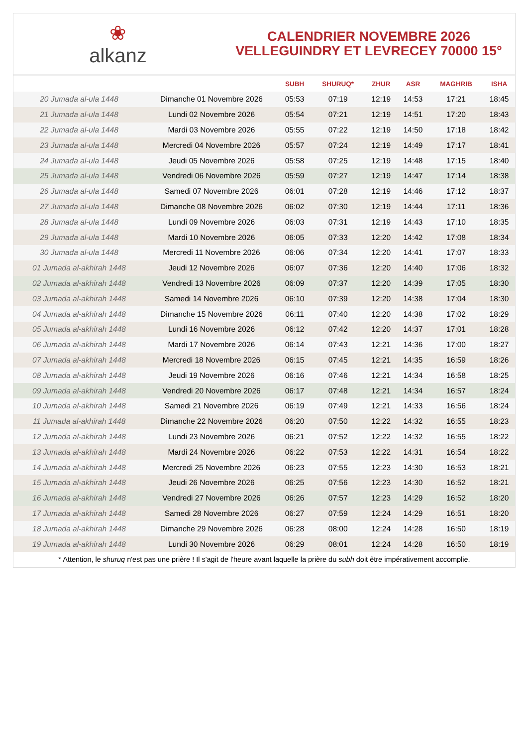❀
alkanz
CALENDRIER NOVEMBRE 2026
VELLEGUINDRY ET LEVRECEY 70000 15°
| | | SUBH | SHURUQ* | ZHUR | ASR | MAGHRIB | ISHA |
| --- | --- | --- | --- | --- | --- | --- | --- |
| 20 Jumada al-ula 1448 | Dimanche 01 Novembre 2026 | 05:53 | 07:19 | 12:19 | 14:53 | 17:21 | 18:45 |
| 21 Jumada al-ula 1448 | Lundi 02 Novembre 2026 | 05:54 | 07:21 | 12:19 | 14:51 | 17:20 | 18:43 |
| 22 Jumada al-ula 1448 | Mardi 03 Novembre 2026 | 05:55 | 07:22 | 12:19 | 14:50 | 17:18 | 18:42 |
| 23 Jumada al-ula 1448 | Mercredi 04 Novembre 2026 | 05:57 | 07:24 | 12:19 | 14:49 | 17:17 | 18:41 |
| 24 Jumada al-ula 1448 | Jeudi 05 Novembre 2026 | 05:58 | 07:25 | 12:19 | 14:48 | 17:15 | 18:40 |
| 25 Jumada al-ula 1448 | Vendredi 06 Novembre 2026 | 05:59 | 07:27 | 12:19 | 14:47 | 17:14 | 18:38 |
| 26 Jumada al-ula 1448 | Samedi 07 Novembre 2026 | 06:01 | 07:28 | 12:19 | 14:46 | 17:12 | 18:37 |
| 27 Jumada al-ula 1448 | Dimanche 08 Novembre 2026 | 06:02 | 07:30 | 12:19 | 14:44 | 17:11 | 18:36 |
| 28 Jumada al-ula 1448 | Lundi 09 Novembre 2026 | 06:03 | 07:31 | 12:19 | 14:43 | 17:10 | 18:35 |
| 29 Jumada al-ula 1448 | Mardi 10 Novembre 2026 | 06:05 | 07:33 | 12:20 | 14:42 | 17:08 | 18:34 |
| 30 Jumada al-ula 1448 | Mercredi 11 Novembre 2026 | 06:06 | 07:34 | 12:20 | 14:41 | 17:07 | 18:33 |
| 01 Jumada al-akhirah 1448 | Jeudi 12 Novembre 2026 | 06:07 | 07:36 | 12:20 | 14:40 | 17:06 | 18:32 |
| 02 Jumada al-akhirah 1448 | Vendredi 13 Novembre 2026 | 06:09 | 07:37 | 12:20 | 14:39 | 17:05 | 18:30 |
| 03 Jumada al-akhirah 1448 | Samedi 14 Novembre 2026 | 06:10 | 07:39 | 12:20 | 14:38 | 17:04 | 18:30 |
| 04 Jumada al-akhirah 1448 | Dimanche 15 Novembre 2026 | 06:11 | 07:40 | 12:20 | 14:38 | 17:02 | 18:29 |
| 05 Jumada al-akhirah 1448 | Lundi 16 Novembre 2026 | 06:12 | 07:42 | 12:20 | 14:37 | 17:01 | 18:28 |
| 06 Jumada al-akhirah 1448 | Mardi 17 Novembre 2026 | 06:14 | 07:43 | 12:21 | 14:36 | 17:00 | 18:27 |
| 07 Jumada al-akhirah 1448 | Mercredi 18 Novembre 2026 | 06:15 | 07:45 | 12:21 | 14:35 | 16:59 | 18:26 |
| 08 Jumada al-akhirah 1448 | Jeudi 19 Novembre 2026 | 06:16 | 07:46 | 12:21 | 14:34 | 16:58 | 18:25 |
| 09 Jumada al-akhirah 1448 | Vendredi 20 Novembre 2026 | 06:17 | 07:48 | 12:21 | 14:34 | 16:57 | 18:24 |
| 10 Jumada al-akhirah 1448 | Samedi 21 Novembre 2026 | 06:19 | 07:49 | 12:21 | 14:33 | 16:56 | 18:24 |
| 11 Jumada al-akhirah 1448 | Dimanche 22 Novembre 2026 | 06:20 | 07:50 | 12:22 | 14:32 | 16:55 | 18:23 |
| 12 Jumada al-akhirah 1448 | Lundi 23 Novembre 2026 | 06:21 | 07:52 | 12:22 | 14:32 | 16:55 | 18:22 |
| 13 Jumada al-akhirah 1448 | Mardi 24 Novembre 2026 | 06:22 | 07:53 | 12:22 | 14:31 | 16:54 | 18:22 |
| 14 Jumada al-akhirah 1448 | Mercredi 25 Novembre 2026 | 06:23 | 07:55 | 12:23 | 14:30 | 16:53 | 18:21 |
| 15 Jumada al-akhirah 1448 | Jeudi 26 Novembre 2026 | 06:25 | 07:56 | 12:23 | 14:30 | 16:52 | 18:21 |
| 16 Jumada al-akhirah 1448 | Vendredi 27 Novembre 2026 | 06:26 | 07:57 | 12:23 | 14:29 | 16:52 | 18:20 |
| 17 Jumada al-akhirah 1448 | Samedi 28 Novembre 2026 | 06:27 | 07:59 | 12:24 | 14:29 | 16:51 | 18:20 |
| 18 Jumada al-akhirah 1448 | Dimanche 29 Novembre 2026 | 06:28 | 08:00 | 12:24 | 14:28 | 16:50 | 18:19 |
| 19 Jumada al-akhirah 1448 | Lundi 30 Novembre 2026 | 06:29 | 08:01 | 12:24 | 14:28 | 16:50 | 18:19 |
* Attention, le shuruq n'est pas une prière ! Il s'agit de l'heure avant laquelle la prière du subh doit être impérativement accomplie.